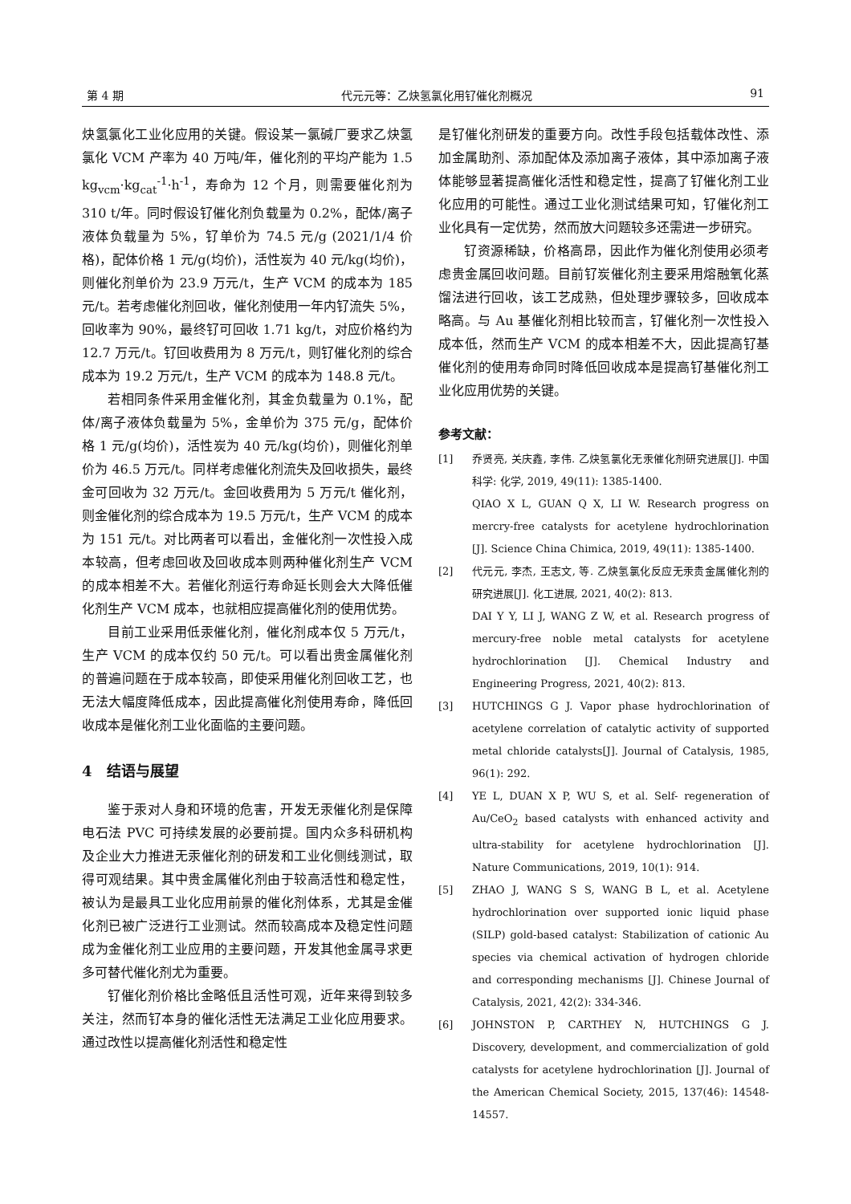第 4 期 代元元等：乙炔氢氯化用钌催化剂概况 91
炔氢氯化工业化应用的关键。假设某一氯碱厂要求乙炔氢氯化 VCM 产率为 40 万吨/年，催化剂的平均产能为 1.5 kg<sub>vcm</sub>·kg<sub>cat</sub><sup>-1</sup>·h<sup>-1</sup>，寿命为 12 个月，则需要催化剂为 310 t/年。同时假设钌催化剂负载量为 0.2%，配体/离子液体负载量为 5%，钌单价为 74.5 元/g (2021/1/4 价格)，配体价格 1 元/g(均价)，活性炭为 40 元/kg(均价)，则催化剂单价为 23.9 万元/t，生产 VCM 的成本为 185 元/t。若考虑催化剂回收，催化剂使用一年内钌流失 5%，回收率为 90%，最终钌可回收 1.71 kg/t，对应价格约为 12.7 万元/t。钌回收费用为 8 万元/t，则钌催化剂的综合成本为 19.2 万元/t，生产 VCM 的成本为 148.8 元/t。
若相同条件采用金催化剂，其金负载量为 0.1%，配体/离子液体负载量为 5%，金单价为 375 元/g，配体价格 1 元/g(均价)，活性炭为 40 元/kg(均价)，则催化剂单价为 46.5 万元/t。同样考虑催化剂流失及回收损失，最终金可回收为 32 万元/t。金回收费用为 5 万元/t 催化剂，则金催化剂的综合成本为 19.5 万元/t，生产 VCM 的成本为 151 元/t。对比两者可以看出，金催化剂一次性投入成本较高，但考虑回收及回收成本则两种催化剂生产 VCM 的成本相差不大。若催化剂运行寿命延长则会大大降低催化剂生产 VCM 成本，也就相应提高催化剂的使用优势。
目前工业采用低汞催化剂，催化剂成本仅 5 万元/t，生产 VCM 的成本仅约 50 元/t。可以看出贵金属催化剂的普遍问题在于成本较高，即使采用催化剂回收工艺，也无法大幅度降低成本，因此提高催化剂使用寿命，降低回收成本是催化剂工业化面临的主要问题。
4　结语与展望
鉴于汞对人身和环境的危害，开发无汞催化剂是保障电石法 PVC 可持续发展的必要前提。国内众多科研机构及企业大力推进无汞催化剂的研发和工业化侧线测试，取得可观结果。其中贵金属催化剂由于较高活性和稳定性，被认为是最具工业化应用前景的催化剂体系，尤其是金催化剂已被广泛进行工业测试。然而较高成本及稳定性问题成为金催化剂工业应用的主要问题，开发其他金属寻求更多可替代催化剂尤为重要。
钌催化剂价格比金略低且活性可观，近年来得到较多关注，然而钌本身的催化活性无法满足工业化应用要求。通过改性以提高催化剂活性和稳定性
是钌催化剂研发的重要方向。改性手段包括载体改性、添加金属助剂、添加配体及添加离子液体，其中添加离子液体能够显著提高催化活性和稳定性，提高了钌催化剂工业化应用的可能性。通过工业化测试结果可知，钌催化剂工业化具有一定优势，然而放大问题较多还需进一步研究。
钌资源稀缺，价格高昂，因此作为催化剂使用必须考虑贵金属回收问题。目前钌炭催化剂主要采用熔融氧化蒸馏法进行回收，该工艺成熟，但处理步骤较多，回收成本略高。与 Au 基催化剂相比较而言，钌催化剂一次性投入成本低，然而生产 VCM 的成本相差不大，因此提高钌基催化剂的使用寿命同时降低回收成本是提高钌基催化剂工业化应用优势的关键。
参考文献：
[1] 乔贤亮, 关庆鑫, 李伟. 乙炔氢氯化无汞催化剂研究进展[J]. 中国科学: 化学, 2019, 49(11): 1385-1400.
QIAO X L, GUAN Q X, LI W. Research progress on mercry-free catalysts for acetylene hydrochlorination [J]. Science China Chimica, 2019, 49(11): 1385-1400.
[2] 代元元, 李杰, 王志文, 等. 乙炔氢氯化反应无汞贵金属催化剂的研究进展[J]. 化工进展, 2021, 40(2): 813.
DAI Y Y, LI J, WANG Z W, et al. Research progress of mercury-free noble metal catalysts for acetylene hydrochlorination [J]. Chemical Industry and Engineering Progress, 2021, 40(2): 813.
[3] HUTCHINGS G J. Vapor phase hydrochlorination of acetylene correlation of catalytic activity of supported metal chloride catalysts[J]. Journal of Catalysis, 1985, 96(1): 292.
[4] YE L, DUAN X P, WU S, et al. Self- regeneration of Au/CeO<sub>2</sub> based catalysts with enhanced activity and ultra-stability for acetylene hydrochlorination [J]. Nature Communications, 2019, 10(1): 914.
[5] ZHAO J, WANG S S, WANG B L, et al. Acetylene hydrochlorination over supported ionic liquid phase (SILP) gold-based catalyst: Stabilization of cationic Au species via chemical activation of hydrogen chloride and corresponding mechanisms [J]. Chinese Journal of Catalysis, 2021, 42(2): 334-346.
[6] JOHNSTON P, CARTHEY N, HUTCHINGS G J. Discovery, development, and commercialization of gold catalysts for acetylene hydrochlorination [J]. Journal of the American Chemical Society, 2015, 137(46): 14548-14557.